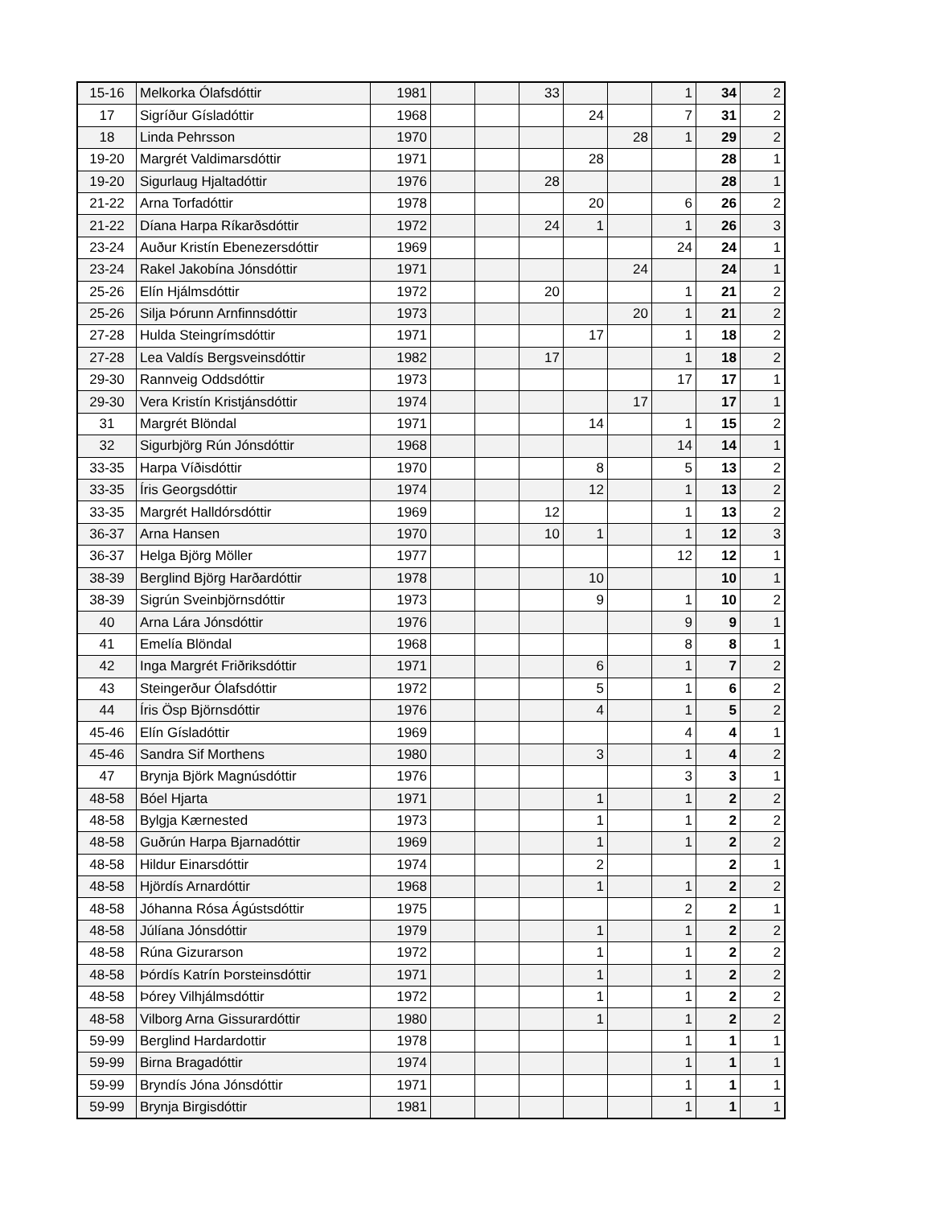| 15-16 | Melkorka Ólafsdóttir | 1981 | | | 33 | | | 1 | 34 | 2 |
| 17 | Sigríður Gísladóttir | 1968 | | | | 24 | | 7 | 31 | 2 |
| 18 | Linda Pehrsson | 1970 | | | | | 28 | 1 | 29 | 2 |
| 19-20 | Margrét Valdimarsdóttir | 1971 | | | | 28 | | | 28 | 1 |
| 19-20 | Sigurlaug Hjaltadóttir | 1976 | | | 28 | | | | 28 | 1 |
| 21-22 | Arna Torfadóttir | 1978 | | | | 20 | | 6 | 26 | 2 |
| 21-22 | Díana Harpa Ríkarðsdóttir | 1972 | | | 24 | 1 | | 1 | 26 | 3 |
| 23-24 | Auður Kristín Ebenezersdóttir | 1969 | | | | | | 24 | 24 | 1 |
| 23-24 | Rakel Jakobína Jónsdóttir | 1971 | | | | | 24 | | 24 | 1 |
| 25-26 | Elín Hjálmsdóttir | 1972 | | | 20 | | | 1 | 21 | 2 |
| 25-26 | Silja Þórunn Arnfinnsdóttir | 1973 | | | | | 20 | 1 | 21 | 2 |
| 27-28 | Hulda Steingrímsdóttir | 1971 | | | | 17 | | 1 | 18 | 2 |
| 27-28 | Lea Valdís Bergsveinsdóttir | 1982 | | | 17 | | | 1 | 18 | 2 |
| 29-30 | Rannveig Oddsdóttir | 1973 | | | | | | 17 | 17 | 1 |
| 29-30 | Vera Kristín Kristjánsdóttir | 1974 | | | | | 17 | | 17 | 1 |
| 31 | Margrét Blöndal | 1971 | | | | 14 | | 1 | 15 | 2 |
| 32 | Sigurbjörg Rún Jónsdóttir | 1968 | | | | | | 14 | 14 | 1 |
| 33-35 | Harpa Víðisdóttir | 1970 | | | | 8 | | 5 | 13 | 2 |
| 33-35 | Íris Georgsdóttir | 1974 | | | | 12 | | 1 | 13 | 2 |
| 33-35 | Margrét Halldórsdóttir | 1969 | | | 12 | | | 1 | 13 | 2 |
| 36-37 | Arna Hansen | 1970 | | | 10 | 1 | | 1 | 12 | 3 |
| 36-37 | Helga Björg Möller | 1977 | | | | | | 12 | 12 | 1 |
| 38-39 | Berglind Björg Harðardóttir | 1978 | | | | 10 | | | 10 | 1 |
| 38-39 | Sigrún Sveinbjörnsdóttir | 1973 | | | | 9 | | 1 | 10 | 2 |
| 40 | Arna Lára Jónsdóttir | 1976 | | | | | | 9 | 9 | 1 |
| 41 | Emelía Blöndal | 1968 | | | | | | 8 | 8 | 1 |
| 42 | Inga Margrét Friðriksdóttir | 1971 | | | | 6 | | 1 | 7 | 2 |
| 43 | Steingerður Ólafsdóttir | 1972 | | | | 5 | | 1 | 6 | 2 |
| 44 | Íris Ösp Björnsdóttir | 1976 | | | | 4 | | 1 | 5 | 2 |
| 45-46 | Elín Gísladóttir | 1969 | | | | | | 4 | 4 | 1 |
| 45-46 | Sandra Sif Morthens | 1980 | | | | 3 | | 1 | 4 | 2 |
| 47 | Brynja Björk Magnúsdóttir | 1976 | | | | | | 3 | 3 | 1 |
| 48-58 | Bóel Hjarta | 1971 | | | | 1 | | 1 | 2 | 2 |
| 48-58 | Bylgja Kærnested | 1973 | | | | 1 | | 1 | 2 | 2 |
| 48-58 | Guðrún Harpa Bjarnadóttir | 1969 | | | | 1 | | 1 | 2 | 2 |
| 48-58 | Hildur Einarsdóttir | 1974 | | | | 2 | | | 2 | 1 |
| 48-58 | Hjördís Arnardóttir | 1968 | | | | 1 | | 1 | 2 | 2 |
| 48-58 | Jóhanna Rósa Ágústsdóttir | 1975 | | | | | | 2 | 2 | 1 |
| 48-58 | Júlíana Jónsdóttir | 1979 | | | | 1 | | 1 | 2 | 2 |
| 48-58 | Rúna Gizurarson | 1972 | | | | 1 | | 1 | 2 | 2 |
| 48-58 | Þórdís Katrín Þorsteinsdóttir | 1971 | | | | 1 | | 1 | 2 | 2 |
| 48-58 | Þórey Vilhjálmsdóttir | 1972 | | | | 1 | | 1 | 2 | 2 |
| 48-58 | Vilborg Arna Gissurardóttir | 1980 | | | | 1 | | 1 | 2 | 2 |
| 59-99 | Berglind Hardardottir | 1978 | | | | | | 1 | 1 | 1 |
| 59-99 | Birna Bragadóttir | 1974 | | | | | | 1 | 1 | 1 |
| 59-99 | Bryndís Jóna Jónsdóttir | 1971 | | | | | | 1 | 1 | 1 |
| 59-99 | Brynja Birgisdóttir | 1981 | | | | | | 1 | 1 | 1 |